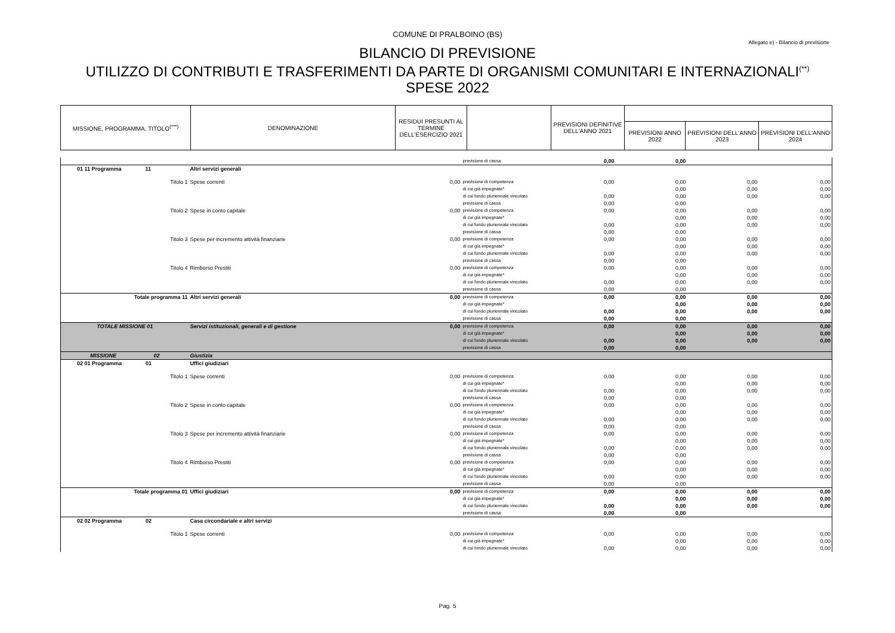COMUNE DI PRALBOINO (BS)
Allegato e) - Bilancio di previsione
BILANCIO DI PREVISIONE
UTILIZZO DI CONTRIBUTI E TRASFERIMENTI DA PARTE DI ORGANISMI COMUNITARI E INTERNAZIONALI<sup>(**)</sup>
SPESE 2022
| MISSIONE, PROGRAMMA, TITOLO<sup>(***)</sup> | DENOMINAZIONE | RESIDUI PRESUNTI AL TERMINE DELL'ESERCIZIO 2021 | | PREVISIONI DEFINITIVE DELL'ANNO 2021 | | | |
| --- | --- | --- | --- | --- | --- | --- | --- |
| | | | | | PREVISIONI ANNO 2022 | PREVISIONI DELL'ANNO 2023 | PREVISIONI DELL'ANNO 2024 |
| | | | previsione di cassa | 0,00 | 0,00 | | |
| 01 11 Programma 11 | Altri servizi generali | | | | | | |
| Titolo 1 | Spese correnti | 0,00 | previsione di competenza | 0,00 | 0,00 | 0,00 | 0,00 |
| | | | di cui già impegnate* | | 0,00 | 0,00 | 0,00 |
| | | | di cui fondo pluriennale vincolato | 0,00 | 0,00 | 0,00 | 0,00 |
| | | | previsione di cassa | 0,00 | 0,00 | | |
| Titolo 2 | Spese in conto capitale | 0,00 | previsione di competenza | 0,00 | 0,00 | 0,00 | 0,00 |
| | | | di cui già impegnate* | | 0,00 | 0,00 | 0,00 |
| | | | di cui fondo pluriennale vincolato | 0,00 | 0,00 | 0,00 | 0,00 |
| | | | previsione di cassa | 0,00 | 0,00 | | |
| Titolo 3 | Spese per incremento attività finanziarie | 0,00 | previsione di competenza | 0,00 | 0,00 | 0,00 | 0,00 |
| | | | di cui già impegnate* | | 0,00 | 0,00 | 0,00 |
| | | | di cui fondo pluriennale vincolato | 0,00 | 0,00 | 0,00 | 0,00 |
| | | | previsione di cassa | 0,00 | 0,00 | | |
| Titolo 4 | Rimborso Prestiti | 0,00 | previsione di competenza | 0,00 | 0,00 | 0,00 | 0,00 |
| | | | di cui già impegnate* | | 0,00 | 0,00 | 0,00 |
| | | | di cui fondo pluriennale vincolato | 0,00 | 0,00 | 0,00 | 0,00 |
| | | | previsione di cassa | 0,00 | 0,00 | | |
| Totale programma 11 | Altri servizi generali | 0,00 | previsione di competenza | 0,00 | 0,00 | 0,00 | 0,00 |
| | | | di cui già impegnate* | | 0,00 | 0,00 | 0,00 |
| | | | di cui fondo pluriennale vincolato | 0,00 | 0,00 | 0,00 | 0,00 |
| | | | previsione di cassa | 0,00 | 0,00 | | |
| TOTALE MISSIONE 01 | Servizi istituzionali, generali e di gestione | 0,00 | previsione di competenza | 0,00 | 0,00 | 0,00 | 0,00 |
| | | | di cui già impegnate* | | 0,00 | 0,00 | 0,00 |
| | | | di cui fondo pluriennale vincolato | 0,00 | 0,00 | 0,00 | 0,00 |
| | | | previsione di cassa | 0,00 | 0,00 | | |
| MISSIONE 02 | Giustizia | | | | | | |
| 02 01 Programma 01 | Uffici giudiziari | | | | | | |
| Titolo 1 | Spese correnti | 0,00 | previsione di competenza | 0,00 | 0,00 | 0,00 | 0,00 |
| | | | di cui già impegnate* | | 0,00 | 0,00 | 0,00 |
| | | | di cui fondo pluriennale vincolato | 0,00 | 0,00 | 0,00 | 0,00 |
| | | | previsione di cassa | 0,00 | 0,00 | | |
| Titolo 2 | Spese in conto capitale | 0,00 | previsione di competenza | 0,00 | 0,00 | 0,00 | 0,00 |
| | | | di cui già impegnate* | | 0,00 | 0,00 | 0,00 |
| | | | di cui fondo pluriennale vincolato | 0,00 | 0,00 | 0,00 | 0,00 |
| | | | previsione di cassa | 0,00 | 0,00 | | |
| Titolo 3 | Spese per incremento attività finanziarie | 0,00 | previsione di competenza | 0,00 | 0,00 | 0,00 | 0,00 |
| | | | di cui già impegnate* | | 0,00 | 0,00 | 0,00 |
| | | | di cui fondo pluriennale vincolato | 0,00 | 0,00 | 0,00 | 0,00 |
| | | | previsione di cassa | 0,00 | 0,00 | | |
| Titolo 4 | Rimborso Prestiti | 0,00 | previsione di competenza | 0,00 | 0,00 | 0,00 | 0,00 |
| | | | di cui già impegnate* | | 0,00 | 0,00 | 0,00 |
| | | | di cui fondo pluriennale vincolato | 0,00 | 0,00 | 0,00 | 0,00 |
| | | | previsione di cassa | 0,00 | 0,00 | | |
| Totale programma 01 | Uffici giudiziari | 0,00 | previsione di competenza | 0,00 | 0,00 | 0,00 | 0,00 |
| | | | di cui già impegnate* | | 0,00 | 0,00 | 0,00 |
| | | | di cui fondo pluriennale vincolato | 0,00 | 0,00 | 0,00 | 0,00 |
| | | | previsione di cassa | 0,00 | 0,00 | | |
| 02 02 Programma 02 | Casa circondariale e altri servizi | | | | | | |
| Titolo 1 | Spese correnti | 0,00 | previsione di competenza | 0,00 | 0,00 | 0,00 | 0,00 |
| | | | di cui già impegnate* | | 0,00 | 0,00 | 0,00 |
| | | | di cui fondo pluriennale vincolato | 0,00 | 0,00 | 0,00 | 0,00 |
Pag. 5